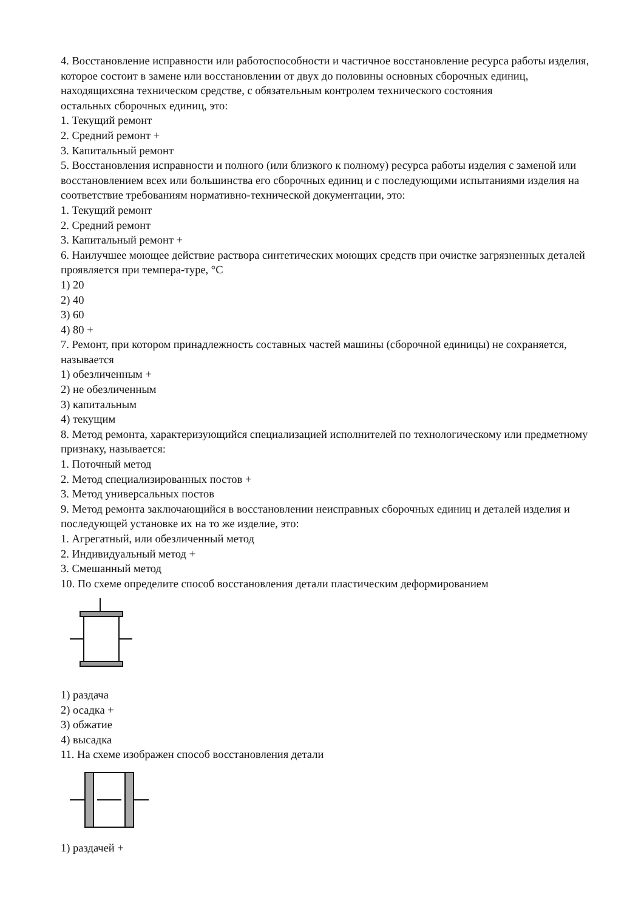4. Восстановление исправности или работоспособности и частичное восстановление ресурса работы изделия, которое состоит в замене или восстановлении от двух до половины основных сборочных единиц, находящихсяна техническом средстве, с обязательным контролем технического состояния
остальных сборочных единиц, это:
1. Текущий ремонт
2. Средний ремонт +
3. Капитальный ремонт
5. Восстановления исправности и полного (или близкого к полному) ресурса работы изделия с заменой или восстановлением всех или большинства его сборочных единиц и с последующими испытаниями изделия на
соответствие требованиям нормативно-технической документации, это:
1. Текущий ремонт
2. Средний ремонт
3. Капитальный ремонт +
6. Наилучшее моющее действие раствора синтетических моющих средств при очистке загрязненных деталей проявляется при темпера-туре, °С
1) 20
2) 40
3) 60
4) 80 +
7. Ремонт, при котором принадлежность составных частей машины (сборочной единицы) не сохраняется, называется
1) обезличенным +
2) не обезличенным
3) капитальным
4) текущим
8. Метод ремонта, характеризующийся специализацией исполнителей по технологическому или предметному признаку, называется:
1. Поточный метод
2. Метод специализированных постов +
3. Метод универсальных постов
9. Метод ремонта заключающийся в восстановлении неисправных сборочных единиц и деталей изделия и последующей установке их на то же изделие, это:
1. Агрегатный, или обезличенный метод
2. Индивидуальный метод +
3. Смешанный метод
10. По схеме определите способ восстановления детали пластическим деформированием
1) раздача
2) осадка +
3) обжатие
4) высадка
11. На схеме изображен способ восстановления детали
1) раздачей +